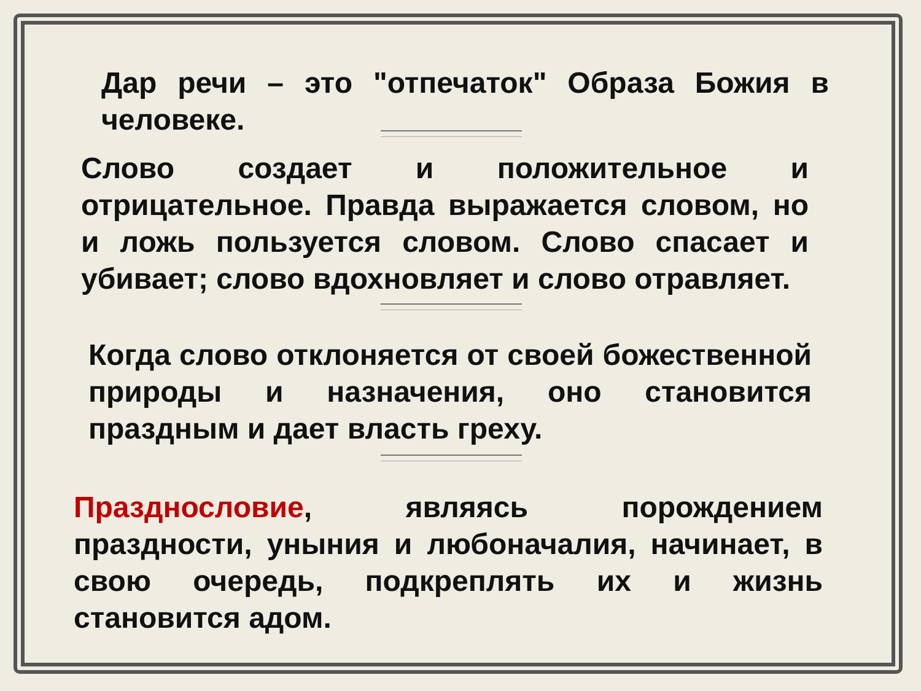Дар речи – это "отпечаток" Образа Божия в человеке.
Слово создает и положительное и отрицательное. Правда выражается словом, но и ложь пользуется словом. Слово спасает и убивает; слово вдохновляет и слово отравляет.
Когда слово отклоняется от своей божественной природы и назначения, оно становится праздным и дает власть греху.
Празднословие, являясь порождением праздности, уныния и любоначалия, начинает, в свою очередь, подкреплять их и жизнь становится адом.